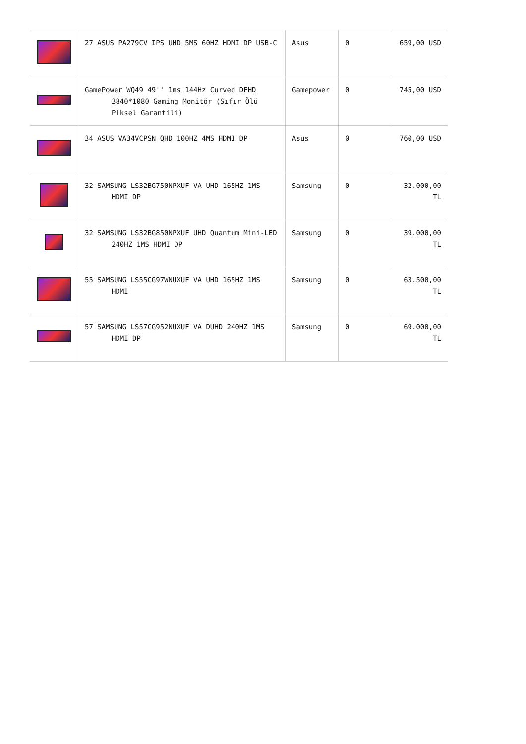| | 27 ASUS PA279CV IPS UHD 5MS 60HZ HDMI DP USB-C | Asus | 0 | 659,00 USD |
| | GamePower WQ49 49'' 1ms 144Hz Curved DFHD 3840*1080 Gaming Monitör (Sıfır Ölü Piksel Garantili) | Gamepower | 0 | 745,00 USD |
| | 34 ASUS VA34VCPSN QHD 100HZ 4MS HDMI DP | Asus | 0 | 760,00 USD |
| | 32 SAMSUNG LS32BG750NPXUF VA UHD 165HZ 1MS HDMI DP | Samsung | 0 | 32.000,00 TL |
| | 32 SAMSUNG LS32BG850NPXUF UHD Quantum Mini-LED 240HZ 1MS HDMI DP | Samsung | 0 | 39.000,00 TL |
| | 55 SAMSUNG LS55CG97WNUXUF VA UHD 165HZ 1MS HDMI | Samsung | 0 | 63.500,00 TL |
| | 57 SAMSUNG LS57CG952NUXUF VA DUHD 240HZ 1MS HDMI DP | Samsung | 0 | 69.000,00 TL |